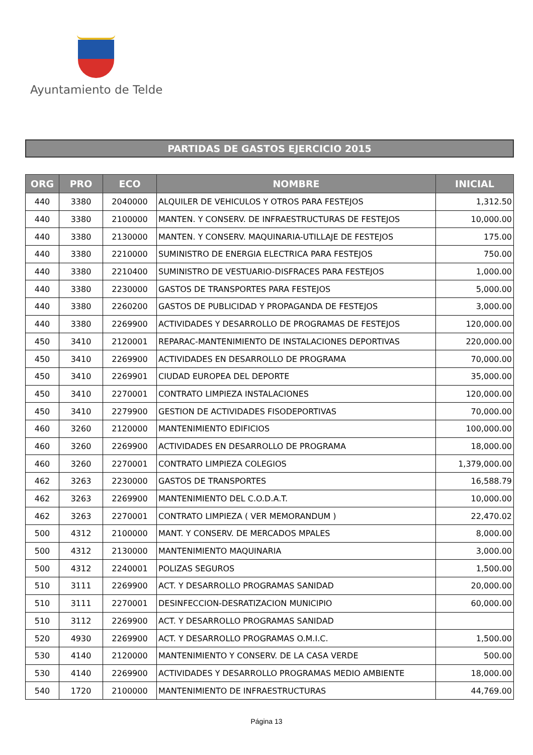Ayuntamiento de Telde
PARTIDAS DE GASTOS EJERCICIO 2015
| ORG | PRO | ECO | NOMBRE | INICIAL |
| --- | --- | --- | --- | --- |
| 440 | 3380 | 2040000 | ALQUILER DE VEHICULOS Y OTROS PARA FESTEJOS | 1,312.50 |
| 440 | 3380 | 2100000 | MANTEN. Y CONSERV. DE INFRAESTRUCTURAS DE FESTEJOS | 10,000.00 |
| 440 | 3380 | 2130000 | MANTEN. Y CONSERV. MAQUINARIA-UTILLAJE DE FESTEJOS | 175.00 |
| 440 | 3380 | 2210000 | SUMINISTRO DE ENERGIA ELECTRICA PARA FESTEJOS | 750.00 |
| 440 | 3380 | 2210400 | SUMINISTRO DE VESTUARIO-DISFRACES PARA FESTEJOS | 1,000.00 |
| 440 | 3380 | 2230000 | GASTOS DE TRANSPORTES PARA FESTEJOS | 5,000.00 |
| 440 | 3380 | 2260200 | GASTOS DE PUBLICIDAD Y PROPAGANDA DE FESTEJOS | 3,000.00 |
| 440 | 3380 | 2269900 | ACTIVIDADES Y DESARROLLO DE PROGRAMAS DE FESTEJOS | 120,000.00 |
| 450 | 3410 | 2120001 | REPARAC-MANTENIMIENTO DE INSTALACIONES DEPORTIVAS | 220,000.00 |
| 450 | 3410 | 2269900 | ACTIVIDADES EN DESARROLLO DE PROGRAMA | 70,000.00 |
| 450 | 3410 | 2269901 | CIUDAD EUROPEA DEL DEPORTE | 35,000.00 |
| 450 | 3410 | 2270001 | CONTRATO LIMPIEZA INSTALACIONES | 120,000.00 |
| 450 | 3410 | 2279900 | GESTION DE ACTIVIDADES FISODEPORTIVAS | 70,000.00 |
| 460 | 3260 | 2120000 | MANTENIMIENTO EDIFICIOS | 100,000.00 |
| 460 | 3260 | 2269900 | ACTIVIDADES EN DESARROLLO DE PROGRAMA | 18,000.00 |
| 460 | 3260 | 2270001 | CONTRATO LIMPIEZA COLEGIOS | 1,379,000.00 |
| 462 | 3263 | 2230000 | GASTOS DE TRANSPORTES | 16,588.79 |
| 462 | 3263 | 2269900 | MANTENIMIENTO DEL C.O.D.A.T. | 10,000.00 |
| 462 | 3263 | 2270001 | CONTRATO LIMPIEZA ( VER MEMORANDUM ) | 22,470.02 |
| 500 | 4312 | 2100000 | MANT. Y CONSERV. DE MERCADOS MPALES | 8,000.00 |
| 500 | 4312 | 2130000 | MANTENIMIENTO MAQUINARIA | 3,000.00 |
| 500 | 4312 | 2240001 | POLIZAS SEGUROS | 1,500.00 |
| 510 | 3111 | 2269900 | ACT. Y DESARROLLO PROGRAMAS SANIDAD | 20,000.00 |
| 510 | 3111 | 2270001 | DESINFECCION-DESRATIZACION MUNICIPIO | 60,000.00 |
| 510 | 3112 | 2269900 | ACT. Y DESARROLLO PROGRAMAS SANIDAD | |
| 520 | 4930 | 2269900 | ACT. Y DESARROLLO PROGRAMAS O.M.I.C. | 1,500.00 |
| 530 | 4140 | 2120000 | MANTENIMIENTO Y CONSERV. DE LA CASA VERDE | 500.00 |
| 530 | 4140 | 2269900 | ACTIVIDADES Y DESARROLLO PROGRAMAS MEDIO AMBIENTE | 18,000.00 |
| 540 | 1720 | 2100000 | MANTENIMIENTO DE INFRAESTRUCTURAS | 44,769.00 |
Página 13